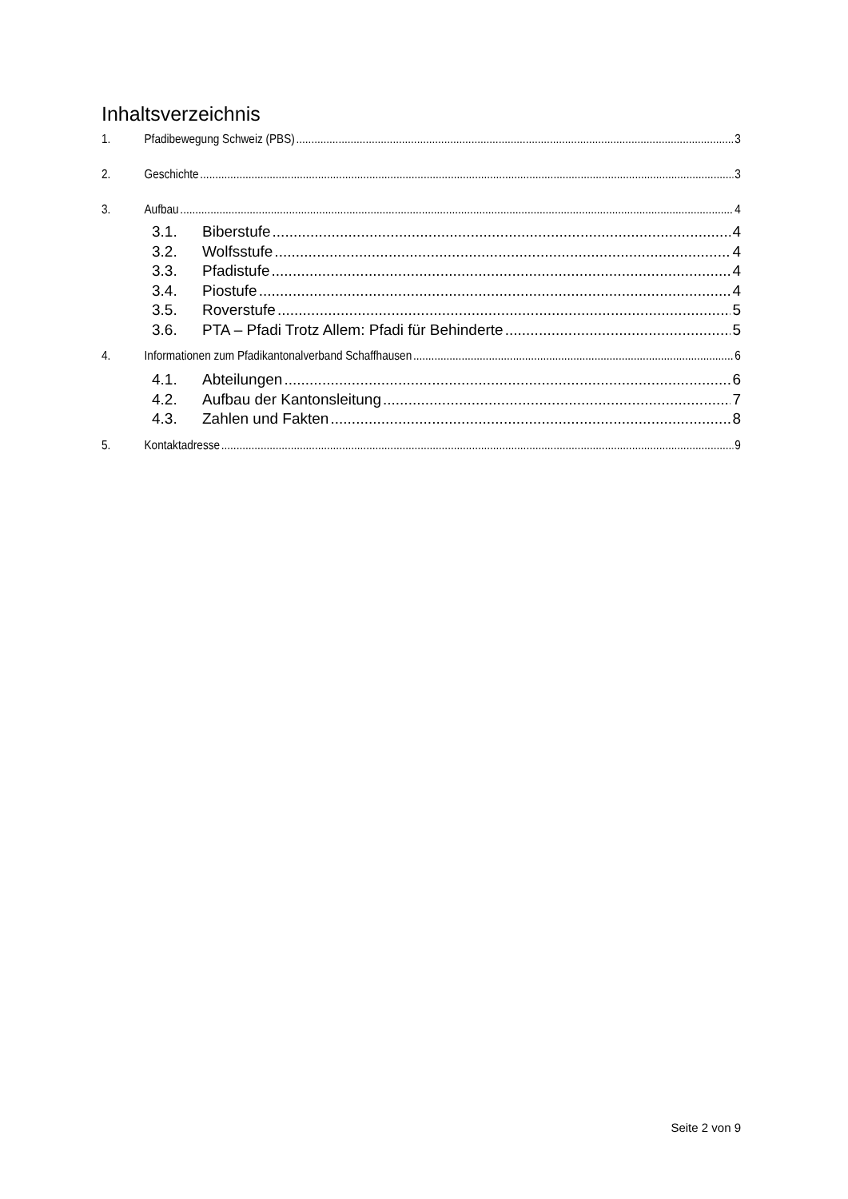Inhaltsverzeichnis
1. Pfadibewegung Schweiz (PBS) 3
2. Geschichte 3
3. Aufbau 4
3.1. Biberstufe 4
3.2. Wolfsstufe 4
3.3. Pfadistufe 4
3.4. Piostufe 4
3.5. Roverstufe 5
3.6. PTA – Pfadi Trotz Allem: Pfadi für Behinderte 5
4. Informationen zum Pfadikantonalverband Schaffhausen 6
4.1. Abteilungen 6
4.2. Aufbau der Kantonsleitung 7
4.3. Zahlen und Fakten 8
5. Kontaktadresse 9
Seite 2 von 9